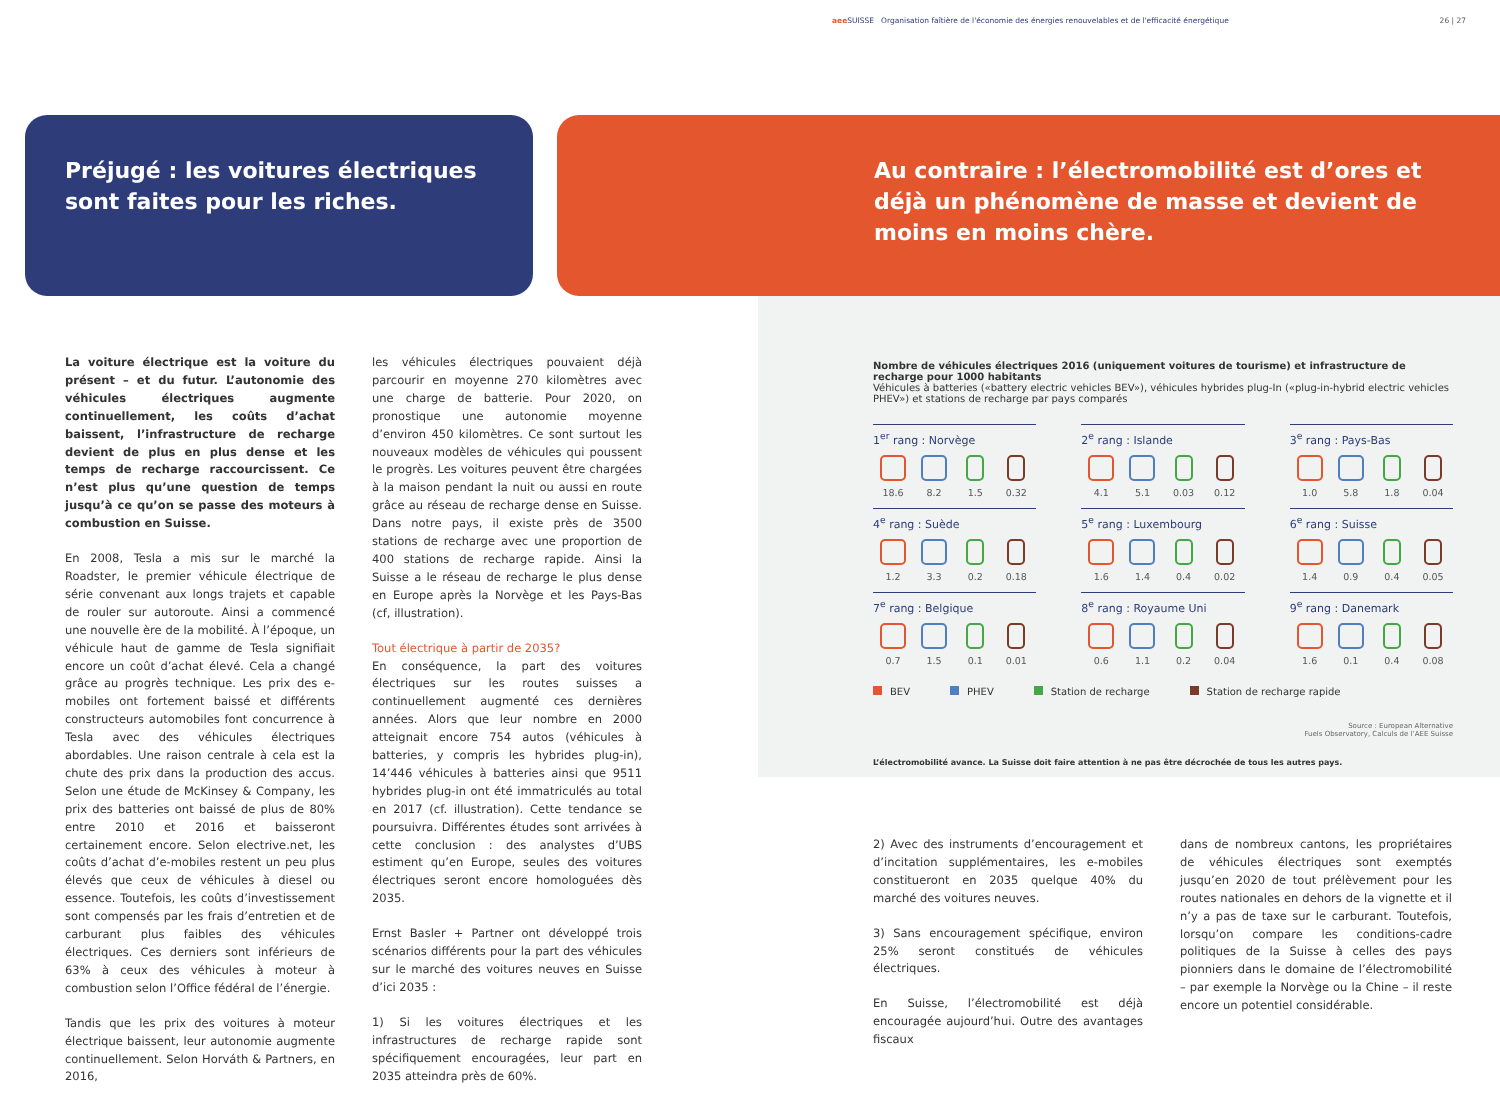aee SUISSE Organisation faîtière de l'économie des énergies renouvelables et de l'efficacité énergétique
26 | 27
Préjugé : les voitures électriques sont faites pour les riches.
Au contraire : l’électromobilité est d’ores et déjà un phénomène de masse et devient de moins en moins chère.
La voiture électrique est la voiture du présent – et du futur. L’autonomie des véhicules électriques augmente continuellement, les coûts d’achat baissent, l’infrastructure de recharge devient de plus en plus dense et les temps de recharge raccourcissent. Ce n’est plus qu’une question de temps jusqu’à ce qu’on se passe des moteurs à combustion en Suisse.
En 2008, Tesla a mis sur le marché la Roadster, le premier véhicule électrique de série convenant aux longs trajets et capable de rouler sur autoroute. Ainsi a commencé une nouvelle ère de la mobilité. À l’époque, un véhicule haut de gamme de Tesla signifiait encore un coût d’achat élevé. Cela a changé grâce au progrès technique. Les prix des e-mobiles ont fortement baissé et différents constructeurs automobiles font concurrence à Tesla avec des véhicules électriques abordables. Une raison centrale à cela est la chute des prix dans la production des accus. Selon une étude de McKinsey & Company, les prix des batteries ont baissé de plus de 80% entre 2010 et 2016 et baisseront certainement encore. Selon electrive.net, les coûts d’achat d’e-mobiles restent un peu plus élevés que ceux de véhicules à diesel ou essence. Toutefois, les coûts d’investissement sont compensés par les frais d’entretien et de carburant plus faibles des véhicules électriques. Ces derniers sont inférieurs de 63% à ceux des véhicules à moteur à combustion selon l’Office fédéral de l’énergie.
Tandis que les prix des voitures à moteur électrique baissent, leur autonomie augmente continuellement. Selon Horváth & Partners, en 2016,
les véhicules électriques pouvaient déjà parcourir en moyenne 270 kilomètres avec une charge de batterie. Pour 2020, on pronostique une autonomie moyenne d’environ 450 kilomètres. Ce sont surtout les nouveaux modèles de véhicules qui poussent le progrès. Les voitures peuvent être chargées à la maison pendant la nuit ou aussi en route grâce au réseau de recharge dense en Suisse. Dans notre pays, il existe près de 3500 stations de recharge avec une proportion de 400 stations de recharge rapide. Ainsi la Suisse a le réseau de recharge le plus dense en Europe après la Norvège et les Pays-Bas (cf, illustration).
Tout électrique à partir de 2035?
En conséquence, la part des voitures électriques sur les routes suisses a continuellement augmenté ces dernières années. Alors que leur nombre en 2000 atteignait encore 754 autos (véhicules à batteries, y compris les hybrides plug-in), 14’446 véhicules à batteries ainsi que 9511 hybrides plug-in ont été immatriculés au total en 2017 (cf. illustration). Cette tendance se poursuivra. Différentes études sont arrivées à cette conclusion : des analystes d’UBS estiment qu’en Europe, seules des voitures électriques seront encore homologuées dès 2035.
Ernst Basler + Partner ont développé trois scénarios différents pour la part des véhicules sur le marché des voitures neuves en Suisse d’ici 2035 :
1) Si les voitures électriques et les infrastructures de recharge rapide sont spécifiquement encouragées, leur part en 2035 atteindra près de 60%.
Nombre de véhicules électriques 2016 (uniquement voitures de tourisme) et infrastructure de recharge pour 1000 habitants
Véhicules à batteries («battery electric vehicles BEV»), véhicules hybrides plug-In («plug-in-hybrid electric vehicles PHEV») et stations de recharge par pays comparés
1<sup>er</sup> rang : Norvège
18.6 8.2 1.5 0.32
2<sup>e</sup> rang : Islande
4.1 5.1 0.03 0.12
3<sup>e</sup> rang : Pays-Bas
1.0 5.8 1.8 0.04
4<sup>e</sup> rang : Suède
1.2 3.3 0.2 0.18
5<sup>e</sup> rang : Luxembourg
1.6 1.4 0.4 0.02
6<sup>e</sup> rang : Suisse
1.4 0.9 0.4 0.05
7<sup>e</sup> rang : Belgique
0.7 1.5 0.1 0.01
8<sup>e</sup> rang : Royaume Uni
0.6 1.1 0.2 0.04
9<sup>e</sup> rang : Danemark
1.6 0.1 0.4 0.08
BEV PHEV Station de recharge Station de recharge rapide
Source : European Alternative
Fuels Observatory, Calculs de l’AEE Suisse
L’électromobilité avance. La Suisse doit faire attention à ne pas être décrochée de tous les autres pays.
2) Avec des instruments d’encouragement et d’incitation supplémentaires, les e-mobiles constitueront en 2035 quelque 40% du marché des voitures neuves.
3) Sans encouragement spécifique, environ 25% seront constitués de véhicules électriques.
En Suisse, l’électromobilité est déjà encouragée aujourd’hui. Outre des avantages fiscaux
dans de nombreux cantons, les propriétaires de véhicules électriques sont exemptés jusqu’en 2020 de tout prélèvement pour les routes nationales en dehors de la vignette et il n’y a pas de taxe sur le carburant. Toutefois, lorsqu’on compare les conditions-cadre politiques de la Suisse à celles des pays pionniers dans le domaine de l’électromobilité – par exemple la Norvège ou la Chine – il reste encore un potentiel considérable.